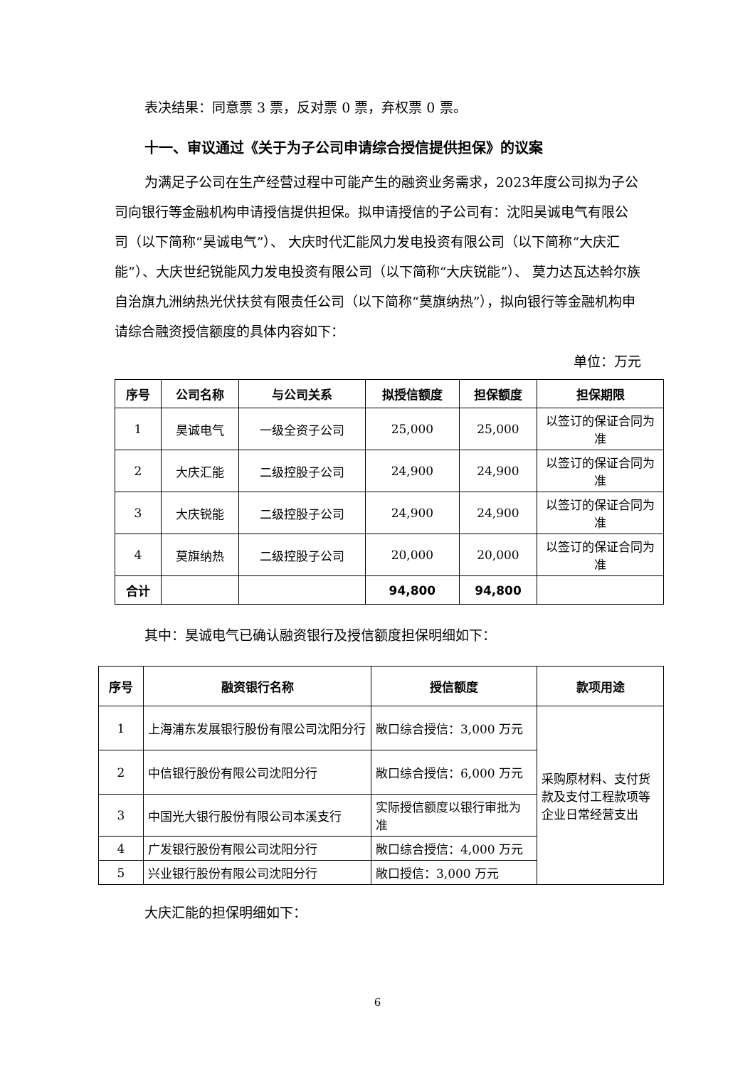表决结果：同意票 3 票，反对票 0 票，弃权票 0 票。
十一、审议通过《关于为子公司申请综合授信提供担保》的议案
为满足子公司在生产经营过程中可能产生的融资业务需求，2023年度公司拟为子公司向银行等金融机构申请授信提供担保。拟申请授信的子公司有：沈阳昊诚电气有限公司（以下简称“昊诚电气”）、 大庆时代汇能风力发电投资有限公司（以下简称“大庆汇能”）、大庆世纪锐能风力发电投资有限公司（以下简称“大庆锐能”）、 莫力达瓦达斡尔族自治旗九洲纳热光伏扶贫有限责任公司（以下简称“莫旗纳热”），拟向银行等金融机构申请综合融资授信额度的具体内容如下：
单位：万元
| 序号 | 公司名称 | 与公司关系 | 拟授信额度 | 担保额度 | 担保期限 |
| --- | --- | --- | --- | --- | --- |
| 1 | 昊诚电气 | 一级全资子公司 | 25,000 | 25,000 | 以签订的保证合同为准 |
| 2 | 大庆汇能 | 二级控股子公司 | 24,900 | 24,900 | 以签订的保证合同为准 |
| 3 | 大庆锐能 | 二级控股子公司 | 24,900 | 24,900 | 以签订的保证合同为准 |
| 4 | 莫旗纳热 | 二级控股子公司 | 20,000 | 20,000 | 以签订的保证合同为准 |
| 合计 | | | 94,800 | 94,800 | |
其中：昊诚电气已确认融资银行及授信额度担保明细如下：
| 序号 | 融资银行名称 | 授信额度 | 款项用途 |
| --- | --- | --- | --- |
| 1 | 上海浦东发展银行股份有限公司沈阳分行 | 敞口综合授信：3,000 万元 | 采购原材料、支付货款及支付工程款项等企业日常经营支出 |
| 2 | 中信银行股份有限公司沈阳分行 | 敞口综合授信：6,000 万元 | |
| 3 | 中国光大银行股份有限公司本溪支行 | 实际授信额度以银行审批为准 | |
| 4 | 广发银行股份有限公司沈阳分行 | 敞口综合授信：4,000 万元 | |
| 5 | 兴业银行股份有限公司沈阳分行 | 敞口授信：3,000 万元 | |
大庆汇能的担保明细如下：
6